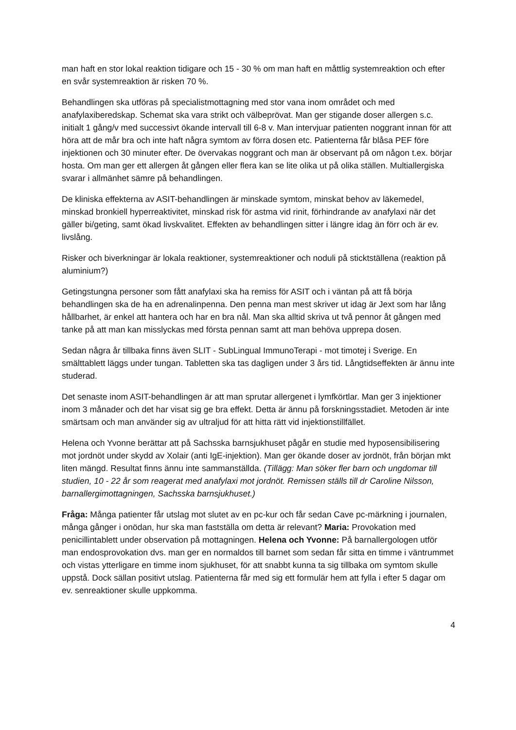man haft en stor lokal reaktion tidigare och 15 - 30 % om man haft en måttlig systemreaktion och efter en svår systemreaktion är risken 70 %.
Behandlingen ska utföras på specialistmottagning med stor vana inom området och med anafylaxiberedskap. Schemat ska vara strikt och välbeprövat. Man ger stigande doser allergen s.c. initialt 1 gång/v med successivt ökande intervall till 6-8 v. Man intervjuar patienten noggrant innan för att höra att de mår bra och inte haft några symtom av förra dosen etc. Patienterna får blåsa PEF före injektionen och 30 minuter efter. De övervakas noggrant och man är observant på om någon t.ex. börjar hosta. Om man ger ett allergen åt gången eller flera kan se lite olika ut på olika ställen. Multiallergiska svarar i allmänhet sämre på behandlingen.
De kliniska effekterna av ASIT-behandlingen är minskade symtom, minskat behov av läkemedel, minskad bronkiell hyperreaktivitet, minskad risk för astma vid rinit, förhindrande av anafylaxi när det gäller bi/geting, samt ökad livskvalitet. Effekten av behandlingen sitter i längre idag än förr och är ev. livslång.
Risker och biverkningar är lokala reaktioner, systemreaktioner och noduli på sticktställena (reaktion på aluminium?)
Getingstungna personer som fått anafylaxi ska ha remiss för ASIT och i väntan på att få börja behandlingen ska de ha en adrenalinpenna. Den penna man mest skriver ut idag är Jext som har lång hållbarhet, är enkel att hantera och har en bra nål. Man ska alltid skriva ut två pennor åt gången med tanke på att man kan misslyckas med första pennan samt att man behöva upprepa dosen.
Sedan några år tillbaka finns även SLIT - SubLingual ImmunoTerapi - mot timotej i Sverige. En smälttablett läggs under tungan. Tabletten ska tas dagligen under 3 års tid. Långtidseffekten är ännu inte studerad.
Det senaste inom ASIT-behandlingen är att man sprutar allergenet i lymfkörtlar. Man ger 3 injektioner inom 3 månader och det har visat sig ge bra effekt. Detta är ännu på forskningsstadiet. Metoden är inte smärtsam och man använder sig av ultraljud för att hitta rätt vid injektionstillfället.
Helena och Yvonne berättar att på Sachsska barnsjukhuset pågår en studie med hyposensibilisering mot jordnöt under skydd av Xolair (anti IgE-injektion). Man ger ökande doser av jordnöt, från början mkt liten mängd. Resultat finns ännu inte sammanställda. (Tillägg: Man söker fler barn och ungdomar till studien, 10 - 22 år som reagerat med anafylaxi mot jordnöt. Remissen ställs till dr Caroline Nilsson, barnallergimottagningen, Sachsska barnsjukhuset.)
Fråga: Många patienter får utslag mot slutet av en pc-kur och får sedan Cave pc-märkning i journalen, många gånger i onödan, hur ska man fastställa om detta är relevant? Maria: Provokation med penicillintablett under observation på mottagningen. Helena och Yvonne: På barnallergologen utför man endosprovokation dvs. man ger en normaldos till barnet som sedan får sitta en timme i väntrummet och vistas ytterligare en timme inom sjukhuset, för att snabbt kunna ta sig tillbaka om symtom skulle uppstå. Dock sällan positivt utslag. Patienterna får med sig ett formulär hem att fylla i efter 5 dagar om ev. senreaktioner skulle uppkomma.
4